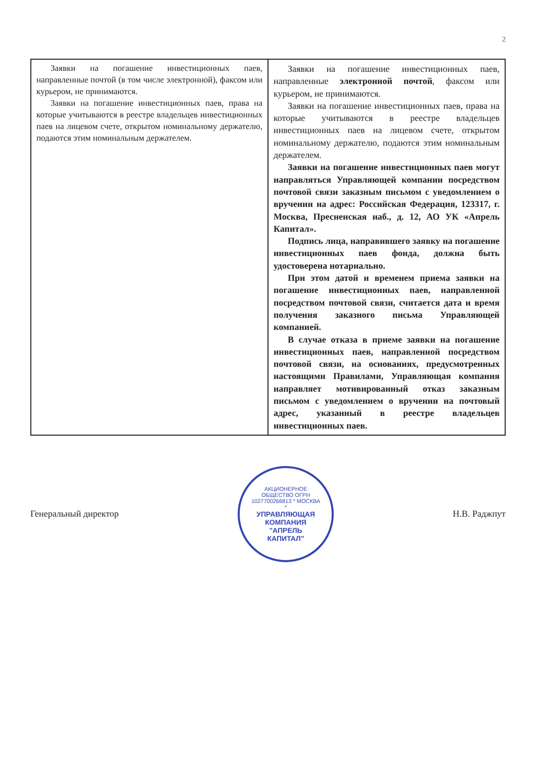2
| Заявки на погашение инвестиционных паев, направленные почтой (в том числе электронной), факсом или курьером, не принимаются. Заявки на погашение инвестиционных паев, права на которые учитываются в реестре владельцев инвестиционных паев на лицевом счете, открытом номинальному держателю, подаются этим номинальным держателем. | Заявки на погашение инвестиционных паев, направленные электронной почтой , факсом или курьером, не принимаются. Заявки на погашение инвестиционных паев, права на которые учитываются в реестре владельцев инвестиционных паев на лицевом счете, открытом номинальному держателю, подаются этим номинальным держателем. Заявки на погашение инвестиционных паев могут направляться Управляющей компании посредством почтовой связи заказным письмом с уведомлением о вручении на адрес: Российская Федерация, 123317, г. Москва, Пресненская наб., д. 12, АО УК «Апрель Капитал». Подпись лица, направившего заявку на погашение инвестиционных паев фонда, должна быть удостоверена нотариально. При этом датой и временем приема заявки на погашение инвестиционных паев, направленной посредством почтовой связи, считается дата и время получения заказного письма Управляющей компанией. В случае отказа в приеме заявки на погашение инвестиционных паев, направленной посредством почтовой связи, на основаниях, предусмотренных настоящими Правилами, Управляющая компания направляет мотивированный отказ заказным письмом с уведомлением о вручении на почтовый адрес, указанный в реестре владельцев инвестиционных паев. |
Генеральный директор
АКЦИОНЕРНОЕ ОБЩЕСТВО ОГРН 1027700266813 * МОСКВА *
УПРАВЛЯЮЩАЯ КОМПАНИЯ "АПРЕЛЬ КАПИТАЛ"
Н.В. Раджпут